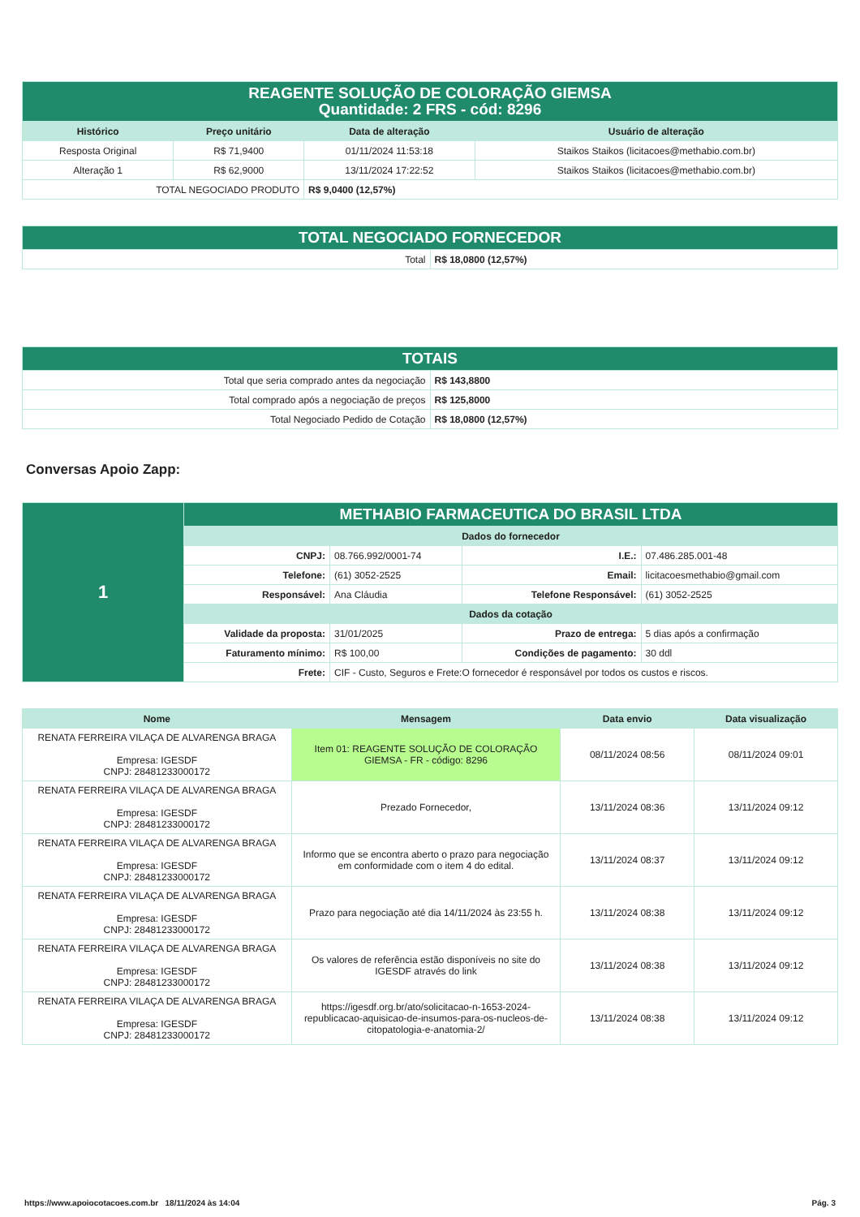| REAGENTE SOLUÇÃO DE COLORAÇÃO GIEMSA Quantidade: 2 FRS - cód: 8296 | | | |
| Histórico | Preço unitário | Data de alteração | Usuário de alteração |
| Resposta Original | R$ 71,9400 | 01/11/2024 11:53:18 | Staikos Staikos (licitacoes@methabio.com.br) |
| Alteração 1 | R$ 62,9000 | 13/11/2024 17:22:52 | Staikos Staikos (licitacoes@methabio.com.br) |
| TOTAL NEGOCIADO PRODUTO | | R$ 9,0400 (12,57%) | |
| TOTAL NEGOCIADO FORNECEDOR | |
| Total | R$ 18,0800 (12,57%) |
| TOTAIS | |
| Total que seria comprado antes da negociação | R$ 143,8800 |
| Total comprado após a negociação de preços | R$ 125,8000 |
| Total Negociado Pedido de Cotação | R$ 18,0800 (12,57%) |
Conversas Apoio Zapp:
| 1 | METHABIO FARMACEUTICA DO BRASIL LTDA | | | |
| | Dados do fornecedor | | | |
| | CNPJ: | 08.766.992/0001-74 | I.E.: | 07.486.285.001-48 |
| | Telefone: | (61) 3052-2525 | Email: | licitacoesmethabio@gmail.com |
| | Responsável: | Ana Cláudia | Telefone Responsável: | (61) 3052-2525 |
| | Dados da cotação | | | |
| | Validade da proposta: | 31/01/2025 | Prazo de entrega: | 5 dias após a confirmação |
| | Faturamento mínimo: | R$ 100,00 | Condições de pagamento: | 30 ddl |
| | Frete: | CIF - Custo, Seguros e Frete:O fornecedor é responsável por todos os custos e riscos. | | |
| Nome | Mensagem | Data envio | Data visualização |
| --- | --- | --- | --- |
| RENATA FERREIRA VILAÇA DE ALVARENGA BRAGA Empresa: IGESDF CNPJ: 28481233000172 | Item 01: REAGENTE SOLUÇÃO DE COLORAÇÃO GIEMSA - FR - código: 8296 | 08/11/2024 08:56 | 08/11/2024 09:01 |
| RENATA FERREIRA VILAÇA DE ALVARENGA BRAGA Empresa: IGESDF CNPJ: 28481233000172 | Prezado Fornecedor, | 13/11/2024 08:36 | 13/11/2024 09:12 |
| RENATA FERREIRA VILAÇA DE ALVARENGA BRAGA Empresa: IGESDF CNPJ: 28481233000172 | Informo que se encontra aberto o prazo para negociação em conformidade com o item 4 do edital. | 13/11/2024 08:37 | 13/11/2024 09:12 |
| RENATA FERREIRA VILAÇA DE ALVARENGA BRAGA Empresa: IGESDF CNPJ: 28481233000172 | Prazo para negociação até dia 14/11/2024 às 23:55 h. | 13/11/2024 08:38 | 13/11/2024 09:12 |
| RENATA FERREIRA VILAÇA DE ALVARENGA BRAGA Empresa: IGESDF CNPJ: 28481233000172 | Os valores de referência estão disponíveis no site do IGESDF através do link | 13/11/2024 08:38 | 13/11/2024 09:12 |
| RENATA FERREIRA VILAÇA DE ALVARENGA BRAGA Empresa: IGESDF CNPJ: 28481233000172 | https://igesdf.org.br/ato/solicitacao-n-1653-2024-republicacao-aquisicao-de-insumos-para-os-nucleos-de-citopatologia-e-anatomia-2/ | 13/11/2024 08:38 | 13/11/2024 09:12 |
https://www.apoiocotacoes.com.br 18/11/2024 às 14:04 Pág. 3